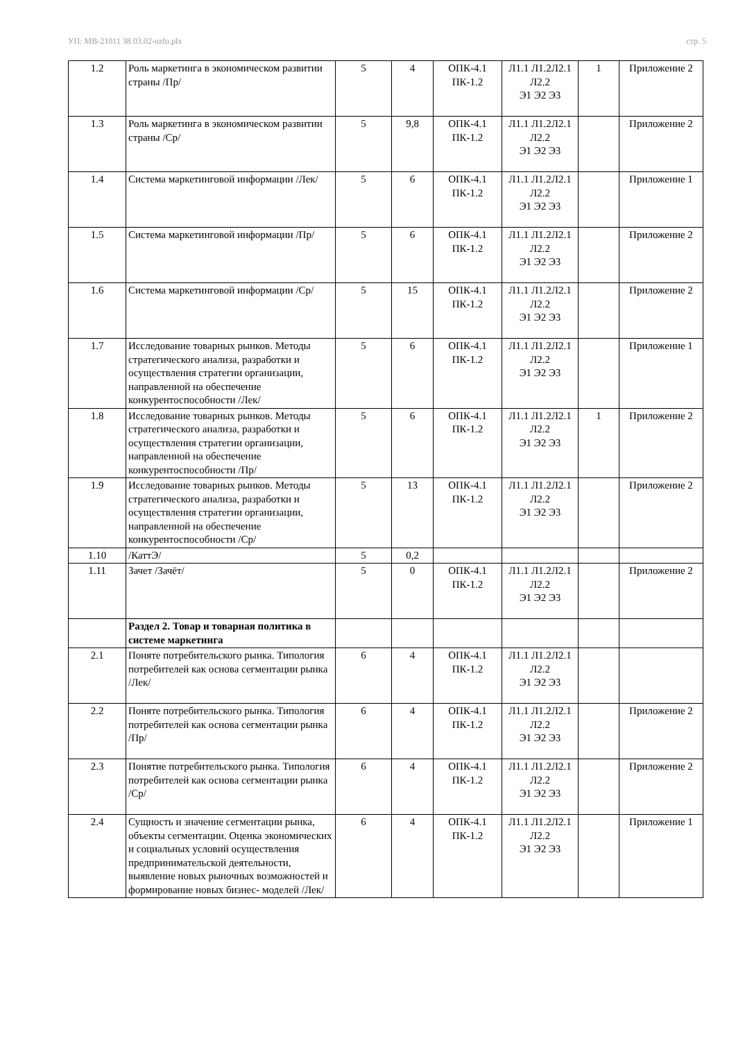УП: MB-21011 38.03.02-ozfo.plx стр. 5
| 1.2 | Роль маркетинга в экономическом развитии страны /Пр/ | 5 | 4 | ОПК-4.1 ПК-1.2 | Л1.1 Л1.2Л2.1 Л2.2 Э1 Э2 Э3 | 1 | Приложение 2 |
| 1.3 | Роль маркетинга в экономическом развитии страны /Ср/ | 5 | 9,8 | ОПК-4.1 ПК-1.2 | Л1.1 Л1.2Л2.1 Л2.2 Э1 Э2 Э3 | | Приложение 2 |
| 1.4 | Система маркетинговой информации /Лек/ | 5 | 6 | ОПК-4.1 ПК-1.2 | Л1.1 Л1.2Л2.1 Л2.2 Э1 Э2 Э3 | | Приложение 1 |
| 1.5 | Система маркетинговой информации /Пр/ | 5 | 6 | ОПК-4.1 ПК-1.2 | Л1.1 Л1.2Л2.1 Л2.2 Э1 Э2 Э3 | | Приложение 2 |
| 1.6 | Система маркетинговой информации /Ср/ | 5 | 15 | ОПК-4.1 ПК-1.2 | Л1.1 Л1.2Л2.1 Л2.2 Э1 Э2 Э3 | | Приложение 2 |
| 1.7 | Исследование товарных рынков. Методы стратегического анализа, разработки и осуществления стратегии организации, направленной на обеспечение конкурентоспособности /Лек/ | 5 | 6 | ОПК-4.1 ПК-1.2 | Л1.1 Л1.2Л2.1 Л2.2 Э1 Э2 Э3 | | Приложение 1 |
| 1.8 | Исследование товарных рынков. Методы стратегического анализа, разработки и осуществления стратегии организации, направленной на обеспечение конкурентоспособности /Пр/ | 5 | 6 | ОПК-4.1 ПК-1.2 | Л1.1 Л1.2Л2.1 Л2.2 Э1 Э2 Э3 | 1 | Приложение 2 |
| 1.9 | Исследование товарных рынков. Методы стратегического анализа, разработки и осуществления стратегии организации, направленной на обеспечение конкурентоспособности /Ср/ | 5 | 13 | ОПК-4.1 ПК-1.2 | Л1.1 Л1.2Л2.1 Л2.2 Э1 Э2 Э3 | | Приложение 2 |
| 1.10 | /КаттЭ/ | 5 | 0,2 | | | | |
| 1.11 | Зачет /Зачёт/ | 5 | 0 | ОПК-4.1 ПК-1.2 | Л1.1 Л1.2Л2.1 Л2.2 Э1 Э2 Э3 | | Приложение 2 |
| | Раздел 2. Товар и товарная политика в системе маркетинга | | | | | | |
| 2.1 | Поняте потребительского рынка. Типология потребителей как основа сегментации рынка /Лек/ | 6 | 4 | ОПК-4.1 ПК-1.2 | Л1.1 Л1.2Л2.1 Л2.2 Э1 Э2 Э3 | | |
| 2.2 | Поняте потребительского рынка. Типология потребителей как основа сегментации рынка /Пр/ | 6 | 4 | ОПК-4.1 ПК-1.2 | Л1.1 Л1.2Л2.1 Л2.2 Э1 Э2 Э3 | | Приложение 2 |
| 2.3 | Понятие потребительского рынка. Типология потребителей как основа сегментации рынка /Ср/ | 6 | 4 | ОПК-4.1 ПК-1.2 | Л1.1 Л1.2Л2.1 Л2.2 Э1 Э2 Э3 | | Приложение 2 |
| 2.4 | Сущность и значение сегментации рынка, объекты сегментации. Оценка экономических и социальных условий осуществления предпринимательской деятельности, выявление новых рыночных возможностей и формирование новых бизнес- моделей /Лек/ | 6 | 4 | ОПК-4.1 ПК-1.2 | Л1.1 Л1.2Л2.1 Л2.2 Э1 Э2 Э3 | | Приложение 1 |